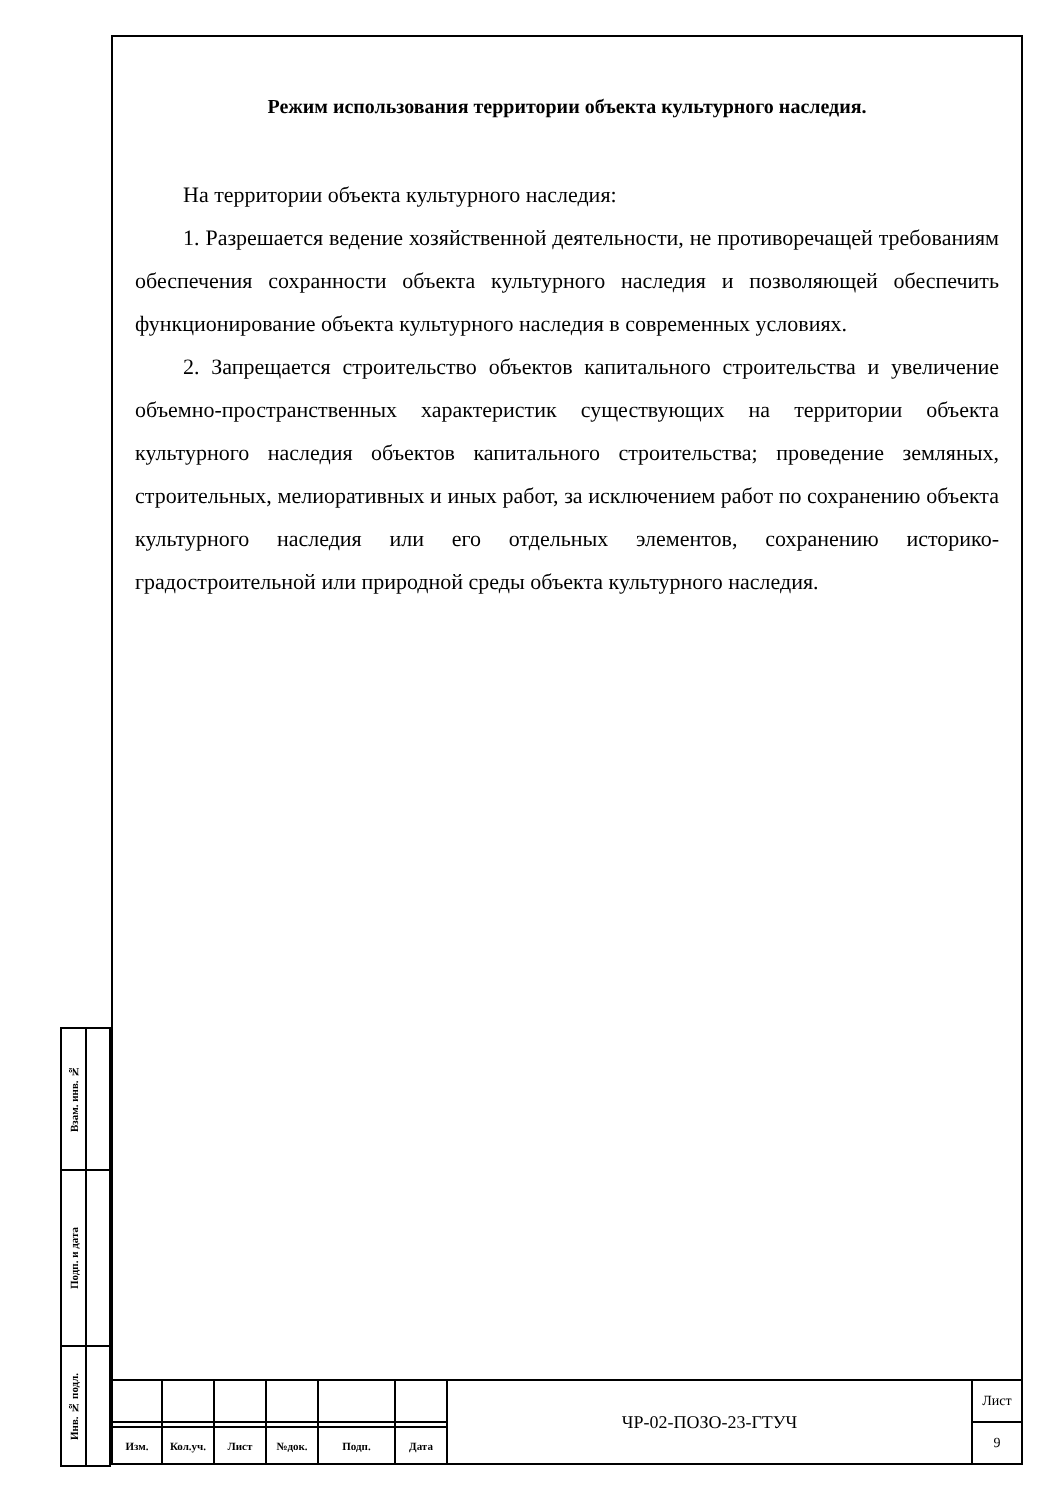Режим использования территории объекта культурного наследия.
На территории объекта культурного наследия:
1. Разрешается ведение хозяйственной деятельности, не противоречащей требованиям обеспечения сохранности объекта культурного наследия и позволяющей обеспечить функционирование объекта культурного наследия в современных условиях.
2. Запрещается строительство объектов капитального строительства и увеличение объемно-пространственных характеристик существующих на территории объекта культурного наследия объектов капитального строительства; проведение земляных, строительных, мелиоративных и иных работ, за исключением работ по сохранению объекта культурного наследия или его отдельных элементов, сохранению историко-градостроительной или природной среды объекта культурного наследия.
| Взам. инв. № | |
| Подп. и дата | |
| Инв. № подл. | |
| | | | | | | ЧР-02-ПОЗО-23-ГТУЧ | Лист |
| | | | | | | | 9 |
| Изм. | Кол.уч. | Лист | №док. | Подп. | Дата | | |